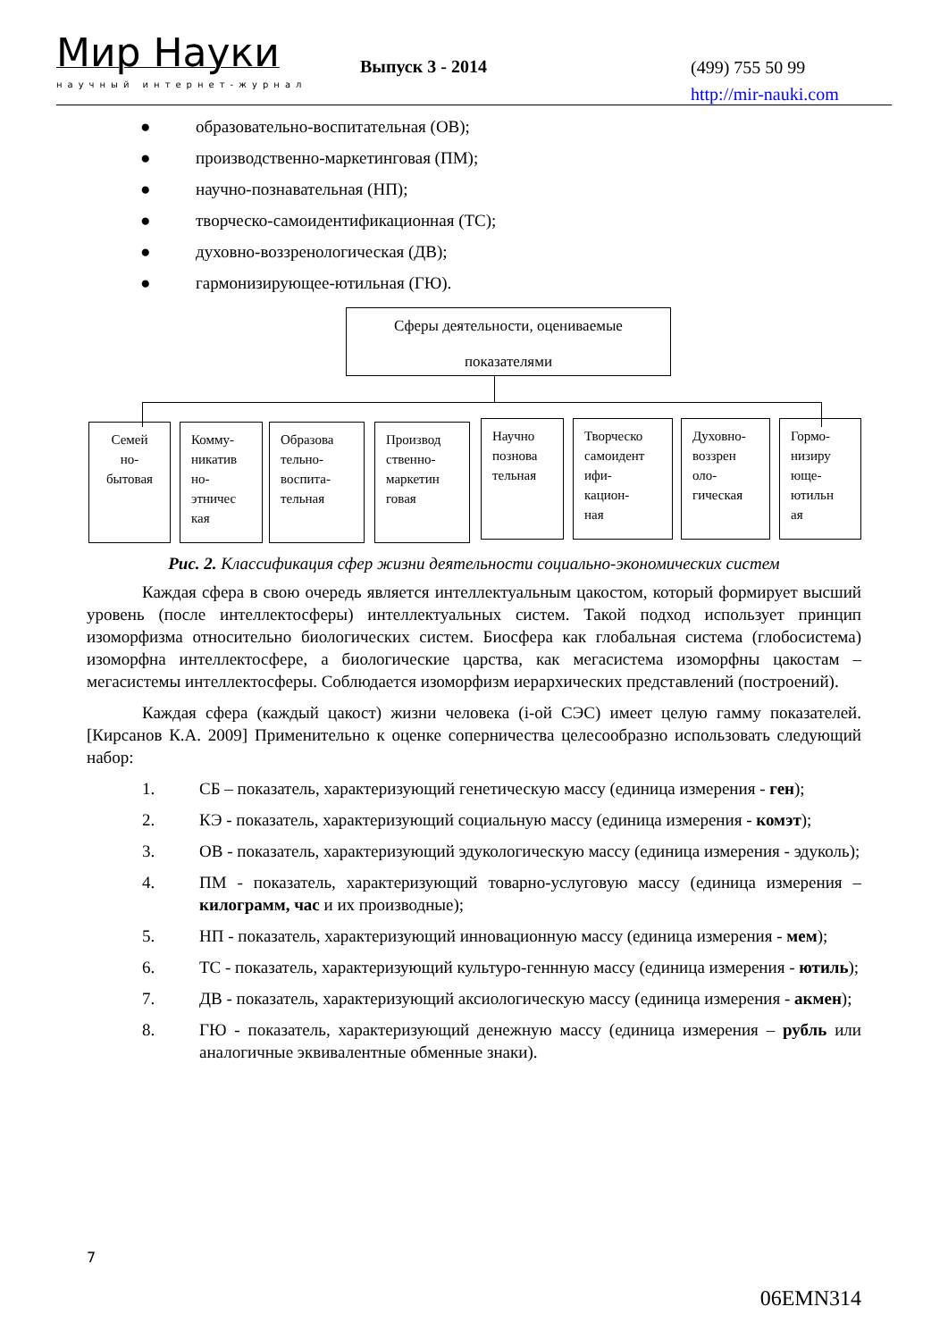Мир Науки
научный интернет-журнал
Выпуск 3 - 2014
(499) 755 50 99
http://mir-nauki.com
● образовательно-воспитательная (ОВ);
● производственно-маркетинговая (ПМ);
● научно-познавательная (НП);
● творческо-самоидентификационная (ТС);
● духовно-воззренологическая (ДВ);
● гармонизирующее-ютильная (ГЮ).
Сферы деятельности, оцениваемые
показателями
Семей
но-
бытовая
Комму-
никатив
но-
этничес
кая
Образова
тельно-
воспита-
тельная
Производ
ственно-
маркетин
говая
Научно
познова
тельная
Творческо
самоидент
ифи-
кацион-
ная
Духовно-
воззрен
оло-
гическая
Гормо-
низиру
юще-
ютильн
ая
Рис. 2. Классификация сфер жизни деятельности социально-экономических систем
Каждая сфера в свою очередь является интеллектуальным цакостом, который формирует высший уровень (после интеллектосферы) интеллектуальных систем. Такой подход использует принцип изоморфизма относительно биологических систем. Биосфера как глобальная система (глобосистема) изоморфна интеллектосфере, а биологические царства, как мегасистема изоморфны цакостам – мегасистемы интеллектосферы. Соблюдается изоморфизм иерархических представлений (построений).
Каждая сфера (каждый цакост) жизни человека (i-ой СЭС) имеет целую гамму показателей. [Кирсанов К.А. 2009] Применительно к оценке соперничества целесообразно использовать следующий набор:
1. СБ – показатель, характеризующий генетическую массу (единица измерения - ген);
2. КЭ - показатель, характеризующий социальную массу (единица измерения - комэт);
3. ОВ - показатель, характеризующий эдукологическую массу (единица измерения - эдуколь);
4. ПМ - показатель, характеризующий товарно-услуговую массу (единица измерения – килограмм, час и их производные);
5. НП - показатель, характеризующий инновационную массу (единица измерения - мем);
6. ТС - показатель, характеризующий культуро-геннную массу (единица измерения - ютиль);
7. ДВ - показатель, характеризующий аксиологическую массу (единица измерения - акмен);
8. ГЮ - показатель, характеризующий денежную массу (единица измерения – рубль или аналогичные эквивалентные обменные знаки).
7
06EMN314